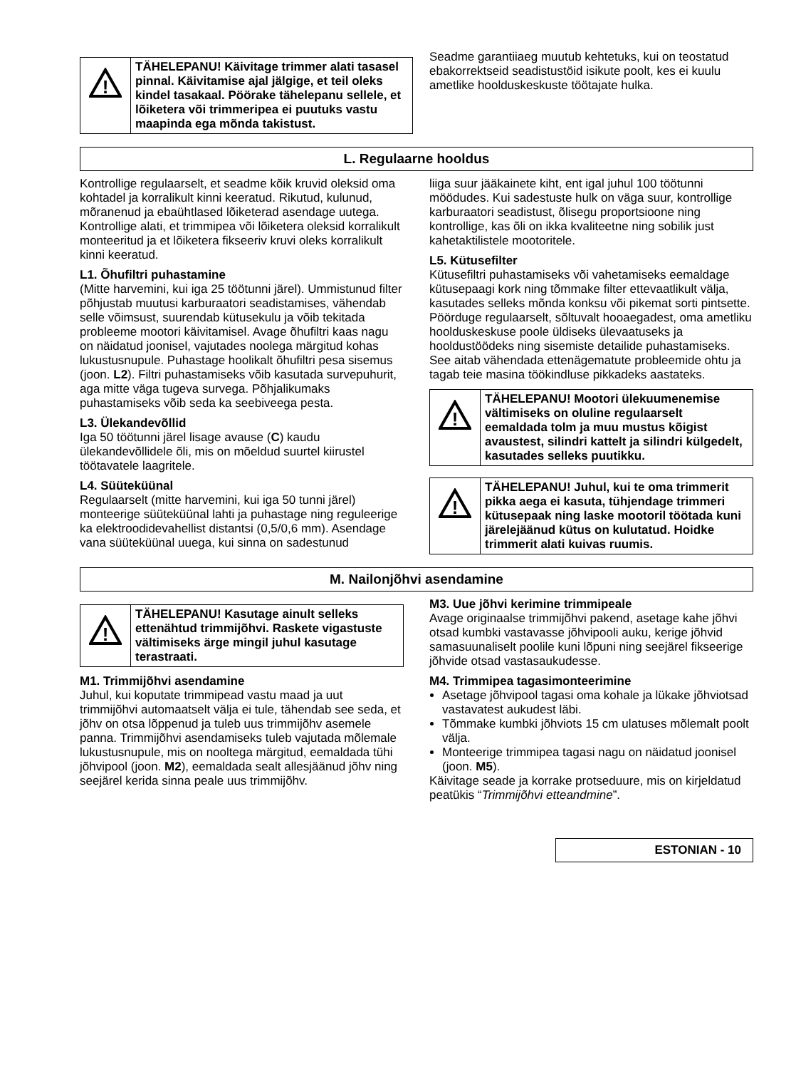!
TÄHELEPANU! Käivitage trimmer alati tasasel pinnal. Käivitamise ajal jälgige, et teil oleks kindel tasakaal. Pöörake tähelepanu sellele, et lõiketera või trimmeripea ei puutuks vastu maapinda ega mõnda takistust.
Seadme garantiiaeg muutub kehtetuks, kui on teostatud ebakorrektseid seadistustöid isikute poolt, kes ei kuulu ametlike hoolduskeskuste töötajate hulka.
L. Regulaarne hooldus
Kontrollige regulaarselt, et seadme kõik kruvid oleksid oma kohtadel ja korralikult kinni keeratud. Rikutud, kulunud, mõranenud ja ebaühtlased lõiketerad asendage uutega. Kontrollige alati, et trimmipea või lõiketera oleksid korralikult monteeritud ja et lõiketera fikseeriv kruvi oleks korralikult kinni keeratud.
L1. Õhufiltri puhastamine
(Mitte harvemini, kui iga 25 töötunni järel). Ummistunud filter põhjustab muutusi karburaatori seadistamises, vähendab selle võimsust, suurendab kütusekulu ja võib tekitada probleeme mootori käivitamisel. Avage õhufiltri kaas nagu on näidatud joonisel, vajutades noolega märgitud kohas lukustusnupule. Puhastage hoolikalt õhufiltri pesa sisemus (joon. L2). Filtri puhastamiseks võib kasutada survepuhurit, aga mitte väga tugeva survega. Põhjalikumaks puhastamiseks võib seda ka seebiveega pesta.
L3. Ülekandevõllid
Iga 50 töötunni järel lisage avause (C) kaudu ülekandevõllidele õli, mis on mõeldud suurtel kiirustel töötavatele laagritele.
L4. Süüteküünal
Regulaarselt (mitte harvemini, kui iga 50 tunni järel) monteerige süüteküünal lahti ja puhastage ning reguleerige ka elektroodidevahellist distantsi (0,5/0,6 mm). Asendage vana süüteküünal uuega, kui sinna on sadestunud
liiga suur jääkainete kiht, ent igal juhul 100 töötunni möödudes. Kui sadestuste hulk on väga suur, kontrollige karburaatori seadistust, õlisegu proportsioone ning kontrollige, kas õli on ikka kvaliteetne ning sobilik just kahetaktilistele mootoritele.
L5. Kütusefilter
Kütusefiltri puhastamiseks või vahetamiseks eemaldage kütusepaagi kork ning tõmmake filter ettevaatlikult välja, kasutades selleks mõnda konksu või pikemat sorti pintsette. Pöörduge regulaarselt, sõltuvalt hooaegadest, oma ametliku hoolduskeskuse poole üldiseks ülevaatuseks ja hooldustöödeks ning sisemiste detailide puhastamiseks. See aitab vähendada ettenägematute probleemide ohtu ja tagab teie masina töökindluse pikkadeks aastateks.
!
TÄHELEPANU! Mootori ülekuumenemise vältimiseks on oluline regulaarselt eemaldada tolm ja muu mustus kõigist avaustest, silindri kattelt ja silindri külgedelt, kasutades selleks puutikku.
!
TÄHELEPANU! Juhul, kui te oma trimmerit pikka aega ei kasuta, tühjendage trimmeri kütusepaak ning laske mootoril töötada kuni järelejäänud kütus on kulutatud. Hoidke trimmerit alati kuivas ruumis.
M. Nailonjõhvi asendamine
!
TÄHELEPANU! Kasutage ainult selleks ettenähtud trimmijõhvi. Raskete vigastuste vältimiseks ärge mingil juhul kasutage terastraati.
M1. Trimmijõhvi asendamine
Juhul, kui koputate trimmipead vastu maad ja uut trimmijõhvi automaatselt välja ei tule, tähendab see seda, et jõhv on otsa lõppenud ja tuleb uus trimmijõhv asemele panna. Trimmijõhvi asendamiseks tuleb vajutada mõlemale lukustusnupule, mis on nooltega märgitud, eemaldada tühi jõhvipool (joon. M2), eemaldada sealt allesjäänud jõhv ning seejärel kerida sinna peale uus trimmijõhv.
M3. Uue jõhvi kerimine trimmipeale
Avage originaalse trimmijõhvi pakend, asetage kahe jõhvi otsad kumbki vastavasse jõhvipooli auku, kerige jõhvid samasuunaliselt poolile kuni lõpuni ning seejärel fikseerige jõhvide otsad vastasaukudesse.
M4. Trimmipea tagasimonteerimine
Asetage jõhvipool tagasi oma kohale ja lükake jõhviotsad vastavatest aukudest läbi.
Tõmmake kumbki jõhviots 15 cm ulatuses mõlemalt poolt välja.
Monteerige trimmipea tagasi nagu on näidatud joonisel (joon. M5).
Käivitage seade ja korrake protseduure, mis on kirjeldatud peatükis “Trimmijõhvi etteandmine”.
ESTONIAN - 10